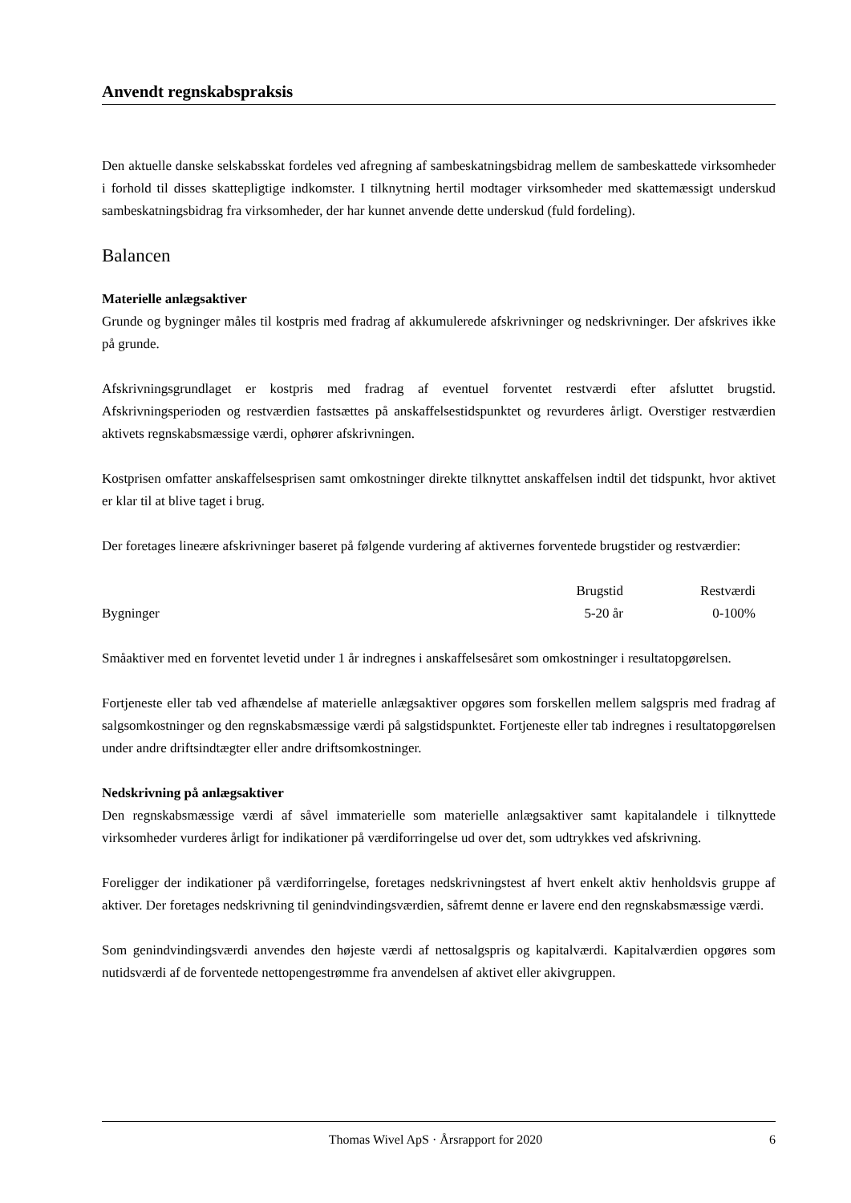Anvendt regnskabspraksis
Den aktuelle danske selskabsskat fordeles ved afregning af sambeskatningsbidrag mellem de sambeskattede virksomheder i forhold til disses skattepligtige indkomster. I tilknytning hertil modtager virksomheder med skattemæssigt underskud sambeskatningsbidrag fra virksomheder, der har kunnet anvende dette underskud (fuld fordeling).
Balancen
Materielle anlægsaktiver
Grunde og bygninger måles til kostpris med fradrag af akkumulerede afskrivninger og nedskrivninger. Der afskrives ikke på grunde.
Afskrivningsgrundlaget er kostpris med fradrag af eventuel forventet restværdi efter afsluttet brugstid. Afskrivningsperioden og restværdien fastsættes på anskaffelsestidspunktet og revurderes årligt. Overstiger restværdien aktivets regnskabsmæssige værdi, ophører afskrivningen.
Kostprisen omfatter anskaffelsesprisen samt omkostninger direkte tilknyttet anskaffelsen indtil det tidspunkt, hvor aktivet er klar til at blive taget i brug.
Der foretages lineære afskrivninger baseret på følgende vurdering af aktivernes forventede brugstider og restværdier:
| | Brugstid | Restværdi |
| --- | --- | --- |
| Bygninger | 5-20 år | 0-100% |
Småaktiver med en forventet levetid under 1 år indregnes i anskaffelsesåret som omkostninger i resultatopgørelsen.
Fortjeneste eller tab ved afhændelse af materielle anlægsaktiver opgøres som forskellen mellem salgspris med fradrag af salgsomkostninger og den regnskabsmæssige værdi på salgstidspunktet. Fortjeneste eller tab indregnes i resultatopgørelsen under andre driftsindtægter eller andre driftsomkostninger.
Nedskrivning på anlægsaktiver
Den regnskabsmæssige værdi af såvel immaterielle som materielle anlægsaktiver samt kapitalandele i tilknyttede virksomheder vurderes årligt for indikationer på værdiforringelse ud over det, som udtrykkes ved afskrivning.
Foreligger der indikationer på værdiforringelse, foretages nedskrivningstest af hvert enkelt aktiv henholdsvis gruppe af aktiver. Der foretages nedskrivning til genindvindingsværdien, såfremt denne er lavere end den regnskabsmæssige værdi.
Som genindvindingsværdi anvendes den højeste værdi af nettosalgspris og kapitalværdi. Kapitalværdien opgøres som nutidsværdi af de forventede nettopengestrømme fra anvendelsen af aktivet eller akivgruppen.
Thomas Wivel ApS · Årsrapport for 2020 6